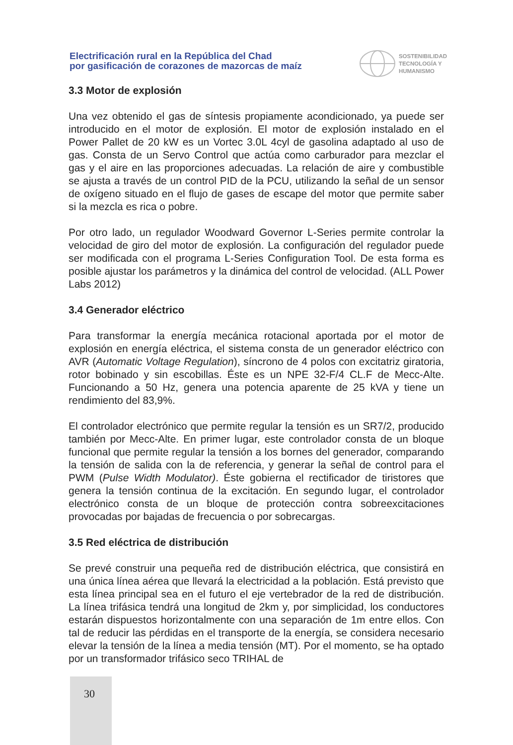Electrificación rural en la República del Chad
por gasificación de corazones de mazorcas de maíz
SOSTENIBILIDAD
TECNOLOGÍA Y
HUMANISMO
3.3 Motor de explosión
Una vez obtenido el gas de síntesis propiamente acondicionado, ya puede ser introducido en el motor de explosión. El motor de explosión instalado en el Power Pallet de 20 kW es un Vortec 3.0L 4cyl de gasolina adaptado al uso de gas. Consta de un Servo Control que actúa como carburador para mezclar el gas y el aire en las proporciones adecuadas. La relación de aire y combustible se ajusta a través de un control PID de la PCU, utilizando la señal de un sensor de oxígeno situado en el flujo de gases de escape del motor que permite saber si la mezcla es rica o pobre.
Por otro lado, un regulador Woodward Governor L-Series permite controlar la velocidad de giro del motor de explosión. La configuración del regulador puede ser modificada con el programa L-Series Configuration Tool. De esta forma es posible ajustar los parámetros y la dinámica del control de velocidad. (ALL Power Labs 2012)
3.4 Generador eléctrico
Para transformar la energía mecánica rotacional aportada por el motor de explosión en energía eléctrica, el sistema consta de un generador eléctrico con AVR (Automatic Voltage Regulation), síncrono de 4 polos con excitatriz giratoria, rotor bobinado y sin escobillas. Éste es un NPE 32-F/4 CL.F de Mecc-Alte. Funcionando a 50 Hz, genera una potencia aparente de 25 kVA y tiene un rendimiento del 83,9%.
El controlador electrónico que permite regular la tensión es un SR7/2, producido también por Mecc-Alte. En primer lugar, este controlador consta de un bloque funcional que permite regular la tensión a los bornes del generador, comparando la tensión de salida con la de referencia, y generar la señal de control para el PWM (Pulse Width Modulator). Éste gobierna el rectificador de tiristores que genera la tensión continua de la excitación. En segundo lugar, el controlador electrónico consta de un bloque de protección contra sobreexcitaciones provocadas por bajadas de frecuencia o por sobrecargas.
3.5 Red eléctrica de distribución
Se prevé construir una pequeña red de distribución eléctrica, que consistirá en una única línea aérea que llevará la electricidad a la población. Está previsto que esta línea principal sea en el futuro el eje vertebrador de la red de distribución. La línea trifásica tendrá una longitud de 2km y, por simplicidad, los conductores estarán dispuestos horizontalmente con una separación de 1m entre ellos. Con tal de reducir las pérdidas en el transporte de la energía, se considera necesario elevar la tensión de la línea a media tensión (MT). Por el momento, se ha optado por un transformador trifásico seco TRIHAL de
30